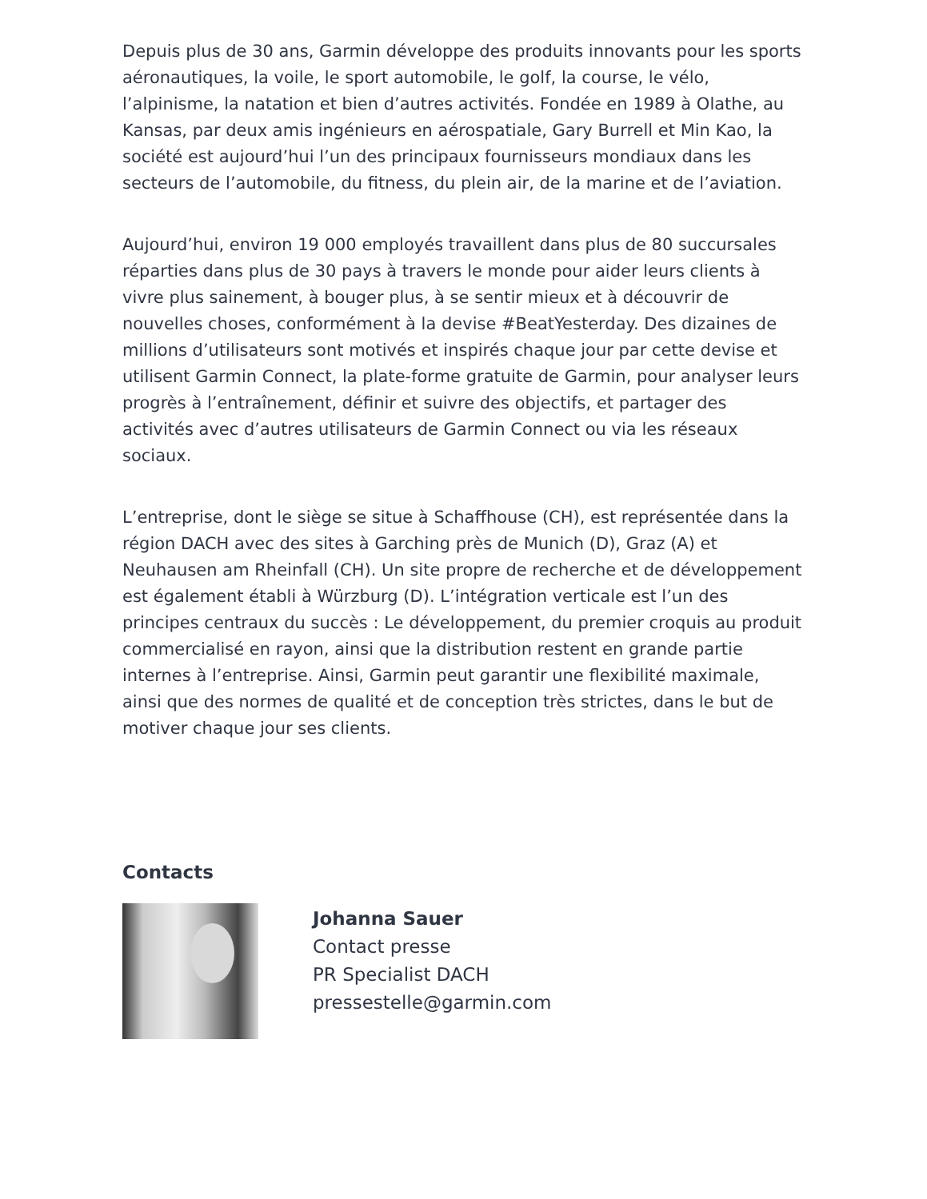Depuis plus de 30 ans, Garmin développe des produits innovants pour les sports aéronautiques, la voile, le sport automobile, le golf, la course, le vélo, l’alpinisme, la natation et bien d’autres activités. Fondée en 1989 à Olathe, au Kansas, par deux amis ingénieurs en aérospatiale, Gary Burrell et Min Kao, la société est aujourd’hui l’un des principaux fournisseurs mondiaux dans les secteurs de l’automobile, du fitness, du plein air, de la marine et de l’aviation.
Aujourd’hui, environ 19 000 employés travaillent dans plus de 80 succursales réparties dans plus de 30 pays à travers le monde pour aider leurs clients à vivre plus sainement, à bouger plus, à se sentir mieux et à découvrir de nouvelles choses, conformément à la devise #BeatYesterday. Des dizaines de millions d’utilisateurs sont motivés et inspirés chaque jour par cette devise et utilisent Garmin Connect, la plate-forme gratuite de Garmin, pour analyser leurs progrès à l’entraînement, définir et suivre des objectifs, et partager des activités avec d’autres utilisateurs de Garmin Connect ou via les réseaux sociaux.
L’entreprise, dont le siège se situe à Schaffhouse (CH), est représentée dans la région DACH avec des sites à Garching près de Munich (D), Graz (A) et Neuhausen am Rheinfall (CH). Un site propre de recherche et de développement est également établi à Würzburg (D). L’intégration verticale est l’un des principes centraux du succès : Le développement, du premier croquis au produit commercialisé en rayon, ainsi que la distribution restent en grande partie internes à l’entreprise. Ainsi, Garmin peut garantir une flexibilité maximale, ainsi que des normes de qualité et de conception très strictes, dans le but de motiver chaque jour ses clients.
Contacts
Johanna Sauer
Contact presse
PR Specialist DACH
pressestelle@garmin.com